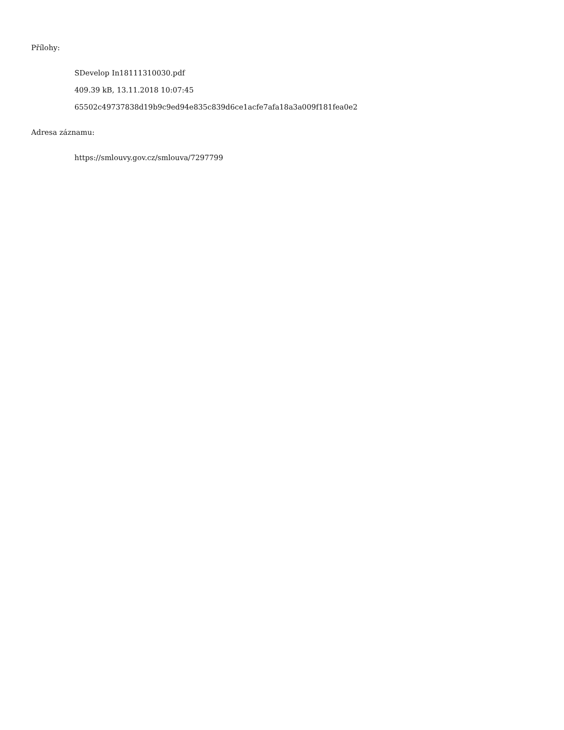Přílohy:
SDevelop In18111310030.pdf
409.39 kB, 13.11.2018 10:07:45
65502c49737838d19b9c9ed94e835c839d6ce1acfe7afa18a3a009f181fea0e2
Adresa záznamu:
https://smlouvy.gov.cz/smlouva/7297799